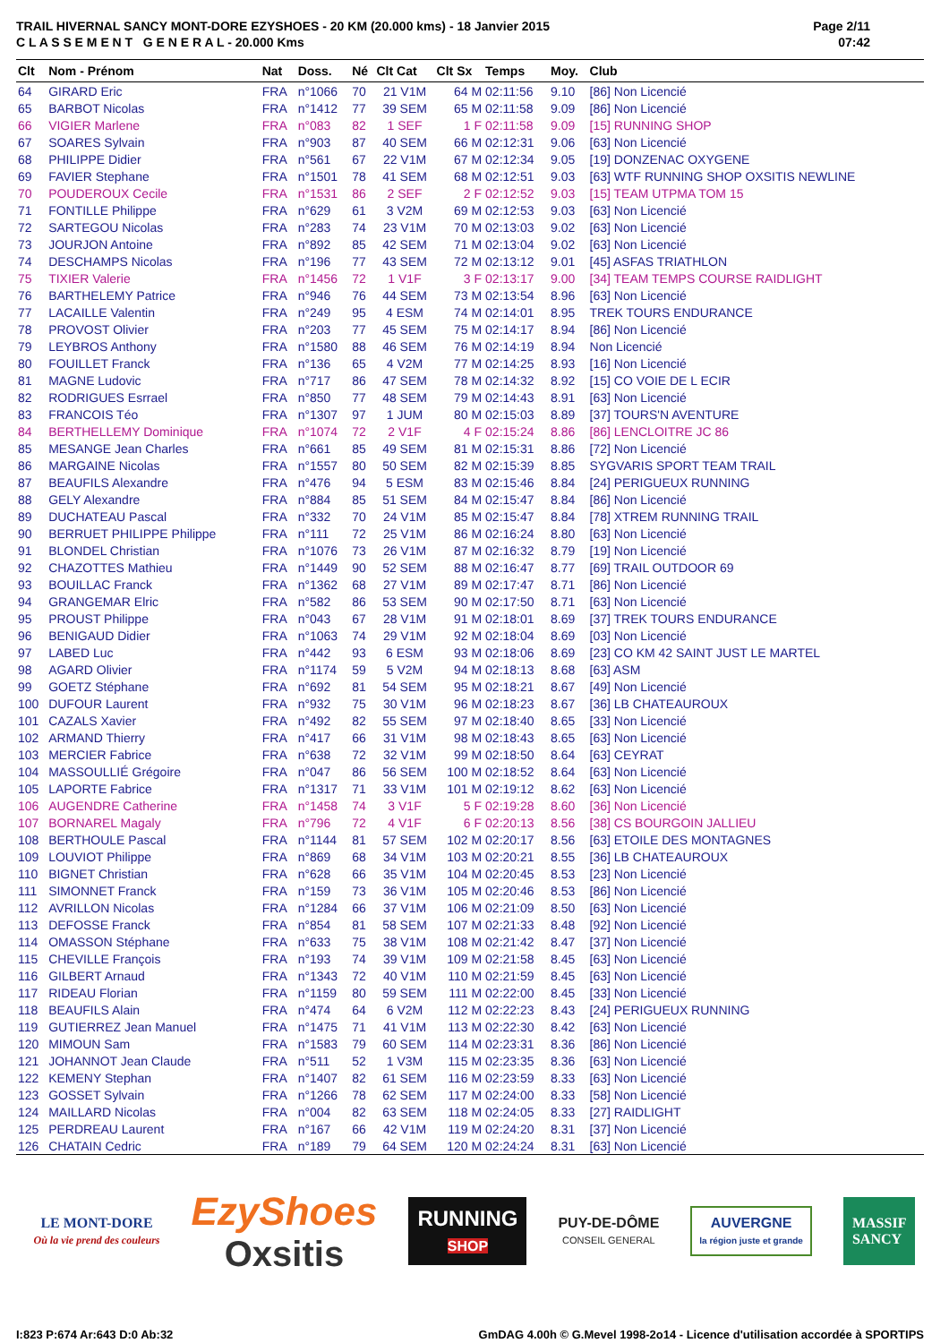TRAIL HIVERNAL SANCY MONT-DORE EZYSHOES - 20 KM (20.000 kms) - 18 Janvier 2015
C L A S S E M E N T G E N E R A L - 20.000 Kms
Page 2/11
07:42
| Clt | Nom - Prénom | Nat | Doss. | Né | Clt Cat | Clt Sx | Temps | Moy. | Club |
| --- | --- | --- | --- | --- | --- | --- | --- | --- | --- |
| 64 | GIRARD Eric | FRA | n°1066 | 70 | 21 V1M | 64 M | 02:11:56 | 9.10 | [86] Non Licencié |
| 65 | BARBOT Nicolas | FRA | n°1412 | 77 | 39 SEM | 65 M | 02:11:58 | 9.09 | [86] Non Licencié |
| 66 | VIGIER Marlene | FRA | n°083 | 82 | 1 SEF | 1 F | 02:11:58 | 9.09 | [15] RUNNING SHOP |
| 67 | SOARES Sylvain | FRA | n°903 | 87 | 40 SEM | 66 M | 02:12:31 | 9.06 | [63] Non Licencié |
| 68 | PHILIPPE Didier | FRA | n°561 | 67 | 22 V1M | 67 M | 02:12:34 | 9.05 | [19] DONZENAC OXYGENE |
| 69 | FAVIER Stephane | FRA | n°1501 | 78 | 41 SEM | 68 M | 02:12:51 | 9.03 | [63] WTF RUNNING SHOP OXSITIS NEWLINE |
| 70 | POUDEROUX Cecile | FRA | n°1531 | 86 | 2 SEF | 2 F | 02:12:52 | 9.03 | [15] TEAM UTPMA TOM 15 |
| 71 | FONTILLE Philippe | FRA | n°629 | 61 | 3 V2M | 69 M | 02:12:53 | 9.03 | [63] Non Licencié |
| 72 | SARTEGOU Nicolas | FRA | n°283 | 74 | 23 V1M | 70 M | 02:13:03 | 9.02 | [63] Non Licencié |
| 73 | JOURJON Antoine | FRA | n°892 | 85 | 42 SEM | 71 M | 02:13:04 | 9.02 | [63] Non Licencié |
| 74 | DESCHAMPS Nicolas | FRA | n°196 | 77 | 43 SEM | 72 M | 02:13:12 | 9.01 | [45] ASFAS TRIATHLON |
| 75 | TIXIER Valerie | FRA | n°1456 | 72 | 1 V1F | 3 F | 02:13:17 | 9.00 | [34] TEAM TEMPS COURSE RAIDLIGHT |
| 76 | BARTHELEMY Patrice | FRA | n°946 | 76 | 44 SEM | 73 M | 02:13:54 | 8.96 | [63] Non Licencié |
| 77 | LACAILLE Valentin | FRA | n°249 | 95 | 4 ESM | 74 M | 02:14:01 | 8.95 | TREK TOURS ENDURANCE |
| 78 | PROVOST Olivier | FRA | n°203 | 77 | 45 SEM | 75 M | 02:14:17 | 8.94 | [86] Non Licencié |
| 79 | LEYBROS Anthony | FRA | n°1580 | 88 | 46 SEM | 76 M | 02:14:19 | 8.94 | Non Licencié |
| 80 | FOUILLET Franck | FRA | n°136 | 65 | 4 V2M | 77 M | 02:14:25 | 8.93 | [16] Non Licencié |
| 81 | MAGNE Ludovic | FRA | n°717 | 86 | 47 SEM | 78 M | 02:14:32 | 8.92 | [15] CO VOIE DE L ECIR |
| 82 | RODRIGUES Esrrael | FRA | n°850 | 77 | 48 SEM | 79 M | 02:14:43 | 8.91 | [63] Non Licencié |
| 83 | FRANCOIS Téo | FRA | n°1307 | 97 | 1 JUM | 80 M | 02:15:03 | 8.89 | [37] TOURS'N AVENTURE |
| 84 | BERTHELLEMY Dominique | FRA | n°1074 | 72 | 2 V1F | 4 F | 02:15:24 | 8.86 | [86] LENCLOITRE JC 86 |
| 85 | MESANGE Jean Charles | FRA | n°661 | 85 | 49 SEM | 81 M | 02:15:31 | 8.86 | [72] Non Licencié |
| 86 | MARGAINE Nicolas | FRA | n°1557 | 80 | 50 SEM | 82 M | 02:15:39 | 8.85 | SYGVARIS SPORT TEAM TRAIL |
| 87 | BEAUFILS Alexandre | FRA | n°476 | 94 | 5 ESM | 83 M | 02:15:46 | 8.84 | [24] PERIGUEUX RUNNING |
| 88 | GELY Alexandre | FRA | n°884 | 85 | 51 SEM | 84 M | 02:15:47 | 8.84 | [86] Non Licencié |
| 89 | DUCHATEAU Pascal | FRA | n°332 | 70 | 24 V1M | 85 M | 02:15:47 | 8.84 | [78] XTREM RUNNING TRAIL |
| 90 | BERRUET PHILIPPE Philippe | FRA | n°111 | 72 | 25 V1M | 86 M | 02:16:24 | 8.80 | [63] Non Licencié |
| 91 | BLONDEL Christian | FRA | n°1076 | 73 | 26 V1M | 87 M | 02:16:32 | 8.79 | [19] Non Licencié |
| 92 | CHAZOTTES Mathieu | FRA | n°1449 | 90 | 52 SEM | 88 M | 02:16:47 | 8.77 | [69] TRAIL OUTDOOR 69 |
| 93 | BOUILLAC Franck | FRA | n°1362 | 68 | 27 V1M | 89 M | 02:17:47 | 8.71 | [86] Non Licencié |
| 94 | GRANGEMAR Elric | FRA | n°582 | 86 | 53 SEM | 90 M | 02:17:50 | 8.71 | [63] Non Licencié |
| 95 | PROUST Philippe | FRA | n°043 | 67 | 28 V1M | 91 M | 02:18:01 | 8.69 | [37] TREK TOURS ENDURANCE |
| 96 | BENIGAUD Didier | FRA | n°1063 | 74 | 29 V1M | 92 M | 02:18:04 | 8.69 | [03] Non Licencié |
| 97 | LABED Luc | FRA | n°442 | 93 | 6 ESM | 93 M | 02:18:06 | 8.69 | [23] CO KM 42 SAINT JUST LE MARTEL |
| 98 | AGARD Olivier | FRA | n°1174 | 59 | 5 V2M | 94 M | 02:18:13 | 8.68 | [63] ASM |
| 99 | GOETZ Stéphane | FRA | n°692 | 81 | 54 SEM | 95 M | 02:18:21 | 8.67 | [49] Non Licencié |
| 100 | DUFOUR Laurent | FRA | n°932 | 75 | 30 V1M | 96 M | 02:18:23 | 8.67 | [36] LB CHATEAUROUX |
| 101 | CAZALS Xavier | FRA | n°492 | 82 | 55 SEM | 97 M | 02:18:40 | 8.65 | [33] Non Licencié |
| 102 | ARMAND Thierry | FRA | n°417 | 66 | 31 V1M | 98 M | 02:18:43 | 8.65 | [63] Non Licencié |
| 103 | MERCIER Fabrice | FRA | n°638 | 72 | 32 V1M | 99 M | 02:18:50 | 8.64 | [63] CEYRAT |
| 104 | MASSOULLIÉ Grégoire | FRA | n°047 | 86 | 56 SEM | 100 M | 02:18:52 | 8.64 | [63] Non Licencié |
| 105 | LAPORTE Fabrice | FRA | n°1317 | 71 | 33 V1M | 101 M | 02:19:12 | 8.62 | [63] Non Licencié |
| 106 | AUGENDRE Catherine | FRA | n°1458 | 74 | 3 V1F | 5 F | 02:19:28 | 8.60 | [36] Non Licencié |
| 107 | BORNAREL Magaly | FRA | n°796 | 72 | 4 V1F | 6 F | 02:20:13 | 8.56 | [38] CS BOURGOIN JALLIEU |
| 108 | BERTHOULE Pascal | FRA | n°1144 | 81 | 57 SEM | 102 M | 02:20:17 | 8.56 | [63] ETOILE DES MONTAGNES |
| 109 | LOUVIOT Philippe | FRA | n°869 | 68 | 34 V1M | 103 M | 02:20:21 | 8.55 | [36] LB CHATEAUROUX |
| 110 | BIGNET Christian | FRA | n°628 | 66 | 35 V1M | 104 M | 02:20:45 | 8.53 | [23] Non Licencié |
| 111 | SIMONNET Franck | FRA | n°159 | 73 | 36 V1M | 105 M | 02:20:46 | 8.53 | [86] Non Licencié |
| 112 | AVRILLON Nicolas | FRA | n°1284 | 66 | 37 V1M | 106 M | 02:21:09 | 8.50 | [63] Non Licencié |
| 113 | DEFOSSE Franck | FRA | n°854 | 81 | 58 SEM | 107 M | 02:21:33 | 8.48 | [92] Non Licencié |
| 114 | OMASSON Stéphane | FRA | n°633 | 75 | 38 V1M | 108 M | 02:21:42 | 8.47 | [37] Non Licencié |
| 115 | CHEVILLE François | FRA | n°193 | 74 | 39 V1M | 109 M | 02:21:58 | 8.45 | [63] Non Licencié |
| 116 | GILBERT Arnaud | FRA | n°1343 | 72 | 40 V1M | 110 M | 02:21:59 | 8.45 | [63] Non Licencié |
| 117 | RIDEAU Florian | FRA | n°1159 | 80 | 59 SEM | 111 M | 02:22:00 | 8.45 | [33] Non Licencié |
| 118 | BEAUFILS Alain | FRA | n°474 | 64 | 6 V2M | 112 M | 02:22:23 | 8.43 | [24] PERIGUEUX RUNNING |
| 119 | GUTIERREZ Jean Manuel | FRA | n°1475 | 71 | 41 V1M | 113 M | 02:22:30 | 8.42 | [63] Non Licencié |
| 120 | MIMOUN Sam | FRA | n°1583 | 79 | 60 SEM | 114 M | 02:23:31 | 8.36 | [86] Non Licencié |
| 121 | JOHANNOT Jean Claude | FRA | n°511 | 52 | 1 V3M | 115 M | 02:23:35 | 8.36 | [63] Non Licencié |
| 122 | KEMENY Stephan | FRA | n°1407 | 82 | 61 SEM | 116 M | 02:23:59 | 8.33 | [63] Non Licencié |
| 123 | GOSSET Sylvain | FRA | n°1266 | 78 | 62 SEM | 117 M | 02:24:00 | 8.33 | [58] Non Licencié |
| 124 | MAILLARD Nicolas | FRA | n°004 | 82 | 63 SEM | 118 M | 02:24:05 | 8.33 | [27] RAIDLIGHT |
| 125 | PERDREAU Laurent | FRA | n°167 | 66 | 42 V1M | 119 M | 02:24:20 | 8.31 | [37] Non Licencié |
| 126 | CHATAIN Cedric | FRA | n°189 | 79 | 64 SEM | 120 M | 02:24:24 | 8.31 | [63] Non Licencié |
LE MONT-DORE
Où la vie prend des couleurs
EzyShoes
Oxsitis
RUNNING
SHOP
PUY-DE-DÔME
CONSEIL GENERAL
AUVERGNE
la région juste et grande
MASSIF
SANCY
I:823 P:674 Ar:643 D:0 Ab:32 GmDAG 4.00h © G.Mevel 1998-2o14 - Licence d'utilisation accordée à SPORTIPS